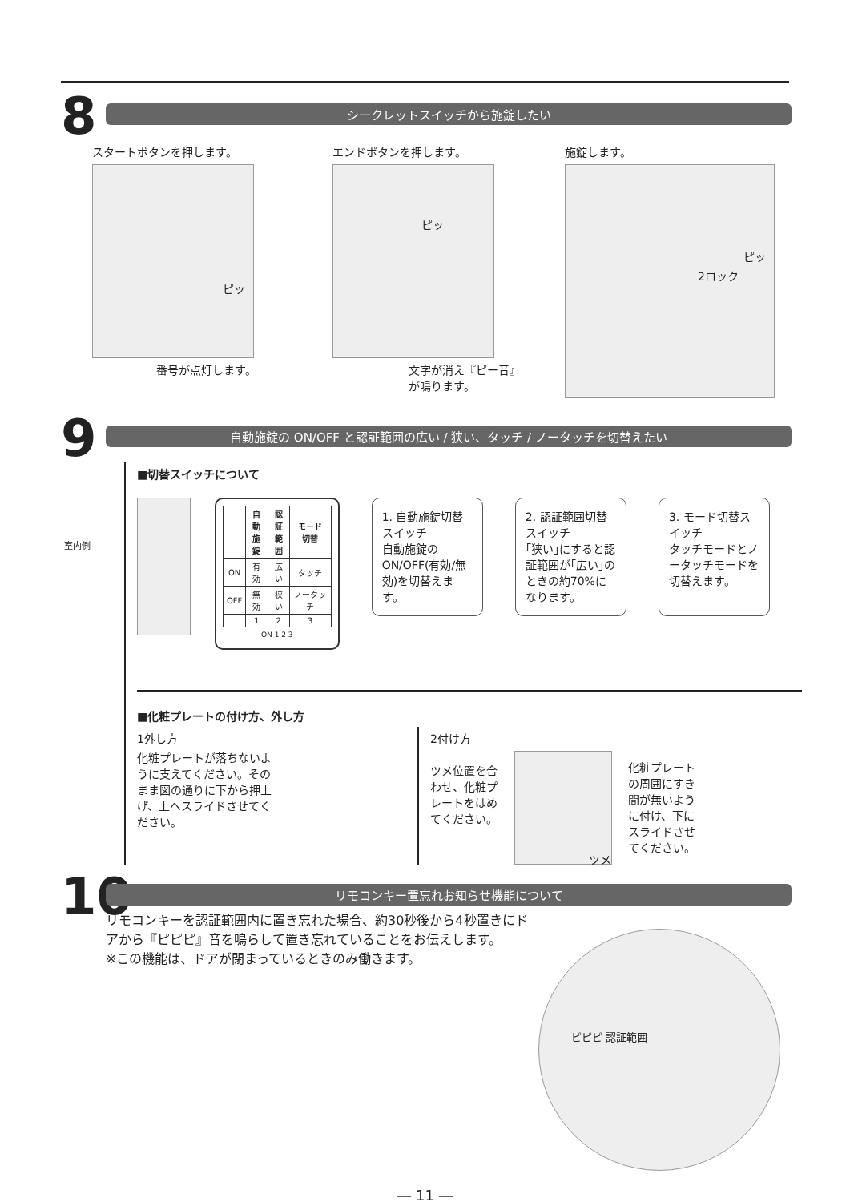8
シークレットスイッチから施錠したい
スタートボタンを押します。
ピッ
番号が点灯します。
エンドボタンを押します。
ピッ
文字が消え『ピー音』
が鳴ります。
施錠します。
ピッ
2ロック
9
自動施錠の ON/OFF と認証範囲の広い / 狭い、タッチ / ノータッチを切替えたい
室内側
■切替スイッチについて
| | 自動 施錠 | 認証 範囲 | モード 切替 |
| --- | --- | --- | --- |
| ON | 有効 | 広い | タッチ |
| OFF | 無効 | 狭い | ノータッチ |
| | 1 | 2 | 3 |
ON 1 2 3
1. 自動施錠切替スイッチ
自動施錠の ON/OFF(有効/無効)を切替えます。
2. 認証範囲切替スイッチ
｢狭い｣にすると認証範囲が｢広い｣のときの約70%になります。
3. モード切替スイッチ
タッチモードとノータッチモードを切替えます。
■化粧プレートの付け方、外し方
1外し方
化粧プレートが落ちないように支えてください。そのまま図の通りに下から押上げ、上へスライドさせてください。
2付け方
ツメ位置を合わせ、化粧プレートをはめてください。
ツメ
化粧プレートの周囲にすき間が無いように付け、下にスライドさせてください。
10
リモコンキー置忘れお知らせ機能について
リモコンキーを認証範囲内に置き忘れた場合、約30秒後から4秒置きにドアから『ピピピ』音を鳴らして置き忘れていることをお伝えします。
※この機能は、ドアが閉まっているときのみ働きます。
ピピピ 認証範囲
― 11 ―